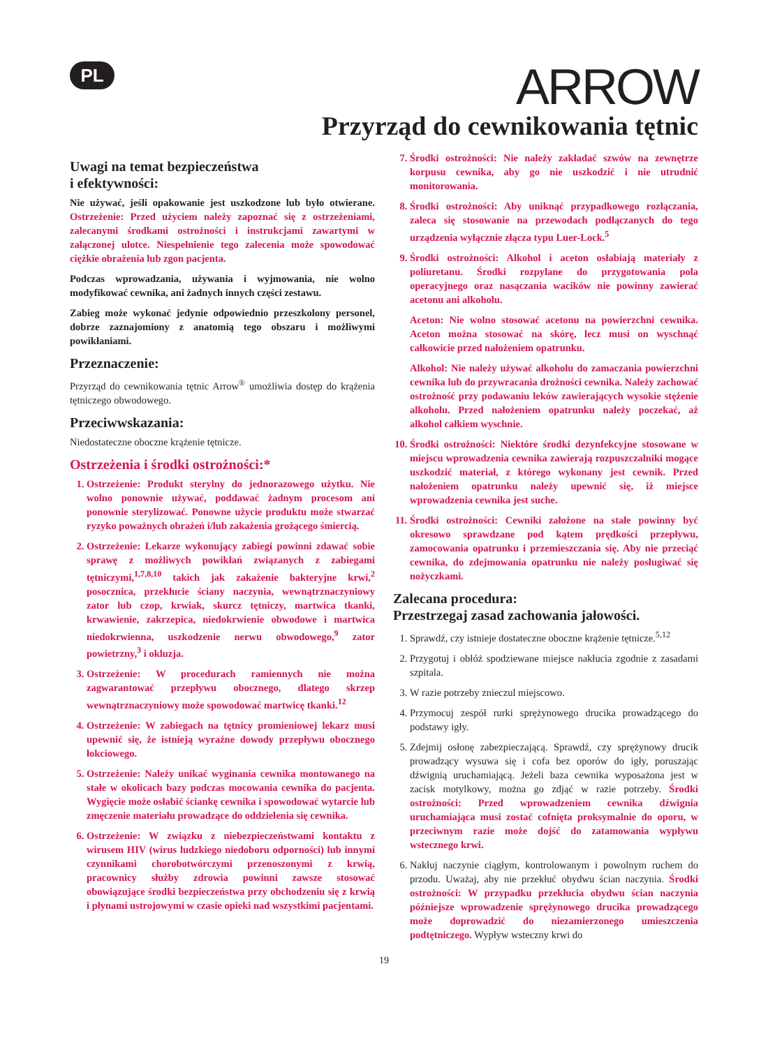PL
ARROW
Przyrząd do cewnikowania tętnic
Uwagi na temat bezpieczeństwa
i efektywności:
Nie używać, jeśli opakowanie jest uszkodzone lub było otwierane. Ostrzeżenie: Przed użyciem należy zapoznać się z ostrzeżeniami, zalecanymi środkami ostrożności i instrukcjami zawartymi w załączonej ulotce. Niespełnienie tego zalecenia może spowodować ciężkie obrażenia lub zgon pacjenta.
Podczas wprowadzania, używania i wyjmowania, nie wolno modyfikować cewnika, ani żadnych innych części zestawu.
Zabieg może wykonać jedynie odpowiednio przeszkolony personel, dobrze zaznajomiony z anatomią tego obszaru i możliwymi powikłaniami.
Przeznaczenie:
Przyrząd do cewnikowania tętnic Arrow<sup>®</sup> umożliwia dostęp do krążenia tętniczego obwodowego.
Przeciwwskazania:
Niedostateczne oboczne krążenie tętnicze.
Ostrzeżenia i środki ostrożności:*
1. Ostrzeżenie: Produkt sterylny do jednorazowego użytku. Nie wolno ponownie używać, poddawać żadnym procesom ani ponownie sterylizować. Ponowne użycie produktu może stwarzać ryzyko poważnych obrażeń i/lub zakażenia grożącego śmiercią.
2. Ostrzeżenie: Lekarze wykonujący zabiegi powinni zdawać sobie sprawę z możliwych powikłań związanych z zabiegami tętniczymi,<sup>1,7,8,10</sup> takich jak zakażenie bakteryjne krwi,<sup>2</sup> posocznica, przekłucie ściany naczynia, wewnątrznaczyniowy zator lub czop, krwiak, skurcz tętniczy, martwica tkanki, krwawienie, zakrzepica, niedokrwienie obwodowe i martwica niedokrwienna, uszkodzenie nerwu obwodowego,<sup>9</sup> zator powietrzny,<sup>3</sup> i okluzja.
3. Ostrzeżenie: W procedurach ramiennych nie można zagwarantować przepływu obocznego, dlatego skrzep wewnątrznaczyniowy może spowodować martwicę tkanki.<sup>12</sup>
4. Ostrzeżenie: W zabiegach na tętnicy promieniowej lekarz musi upewnić się, że istnieją wyraźne dowody przepływu obocznego łokciowego.
5. Ostrzeżenie: Należy unikać wyginania cewnika montowanego na stałe w okolicach bazy podczas mocowania cewnika do pacjenta. Wygięcie może osłabić ściankę cewnika i spowodować wytarcie lub zmęczenie materiału prowadzące do oddzielenia się cewnika.
6. Ostrzeżenie: W związku z niebezpieczeństwami kontaktu z wirusem HIV (wirus ludzkiego niedoboru odporności) lub innymi czynnikami chorobotwórczymi przenoszonymi z krwią, pracownicy służby zdrowia powinni zawsze stosować obowiązujące środki bezpieczeństwa przy obchodzeniu się z krwią i płynami ustrojowymi w czasie opieki nad wszystkimi pacjentami.
7. Środki ostrożności: Nie należy zakładać szwów na zewnętrze korpusu cewnika, aby go nie uszkodzić i nie utrudnić monitorowania.
8. Środki ostrożności: Aby uniknąć przypadkowego rozłączania, zaleca się stosowanie na przewodach podłączanych do tego urządzenia wyłącznie złącza typu Luer-Lock.<sup>5</sup>
9. Środki ostrożności: Alkohol i aceton osłabiają materiały z poliuretanu. Środki rozpylane do przygotowania pola operacyjnego oraz nasączania wacików nie powinny zawierać acetonu ani alkoholu.
Aceton: Nie wolno stosować acetonu na powierzchni cewnika. Aceton można stosować na skórę, lecz musi on wyschnąć całkowicie przed nałożeniem opatrunku.
Alkohol: Nie należy używać alkoholu do zamaczania powierzchni cewnika lub do przywracania drożności cewnika. Należy zachować ostrożność przy podawaniu leków zawierających wysokie stężenie alkoholu. Przed nałożeniem opatrunku należy poczekać, aż alkohol całkiem wyschnie.
10. Środki ostrożności: Niektóre środki dezynfekcyjne stosowane w miejscu wprowadzenia cewnika zawierają rozpuszczalniki mogące uszkodzić materiał, z którego wykonany jest cewnik. Przed nałożeniem opatrunku należy upewnić się, iż miejsce wprowadzenia cewnika jest suche.
11. Środki ostrożności: Cewniki założone na stałe powinny być okresowo sprawdzane pod kątem prędkości przepływu, zamocowania opatrunku i przemieszczania się. Aby nie przeciąć cewnika, do zdejmowania opatrunku nie należy posługiwać się nożyczkami.
Zalecana procedura:
Przestrzegaj zasad zachowania jałowości.
1. Sprawdź, czy istnieje dostateczne oboczne krążenie tętnicze.<sup>5,12</sup>
2. Przygotuj i obłóż spodziewane miejsce nakłucia zgodnie z zasadami szpitala.
3. W razie potrzeby znieczul miejscowo.
4. Przymocuj zespół rurki sprężynowego drucika prowadzącego do podstawy igły.
5. Zdejmij osłonę zabezpieczającą. Sprawdź, czy sprężynowy drucik prowadzący wysuwa się i cofa bez oporów do igły, poruszając dźwignią uruchamiającą. Jeżeli baza cewnika wyposażona jest w zacisk motylkowy, można go zdjąć w razie potrzeby. Środki ostrożności: Przed wprowadzeniem cewnika dźwignia uruchamiająca musi zostać cofnięta proksymalnie do oporu, w przeciwnym razie może dojść do zatamowania wypływu wstecznego krwi.
6. Nakłuj naczynie ciągłym, kontrolowanym i powolnym ruchem do przodu. Uważaj, aby nie przekłuć obydwu ścian naczynia. Środki ostrożności: W przypadku przekłucia obydwu ścian naczynia późniejsze wprowadzenie sprężynowego drucika prowadzącego może doprowadzić do niezamierzonego umieszczenia podtętniczego. Wypływ wsteczny krwi do
19